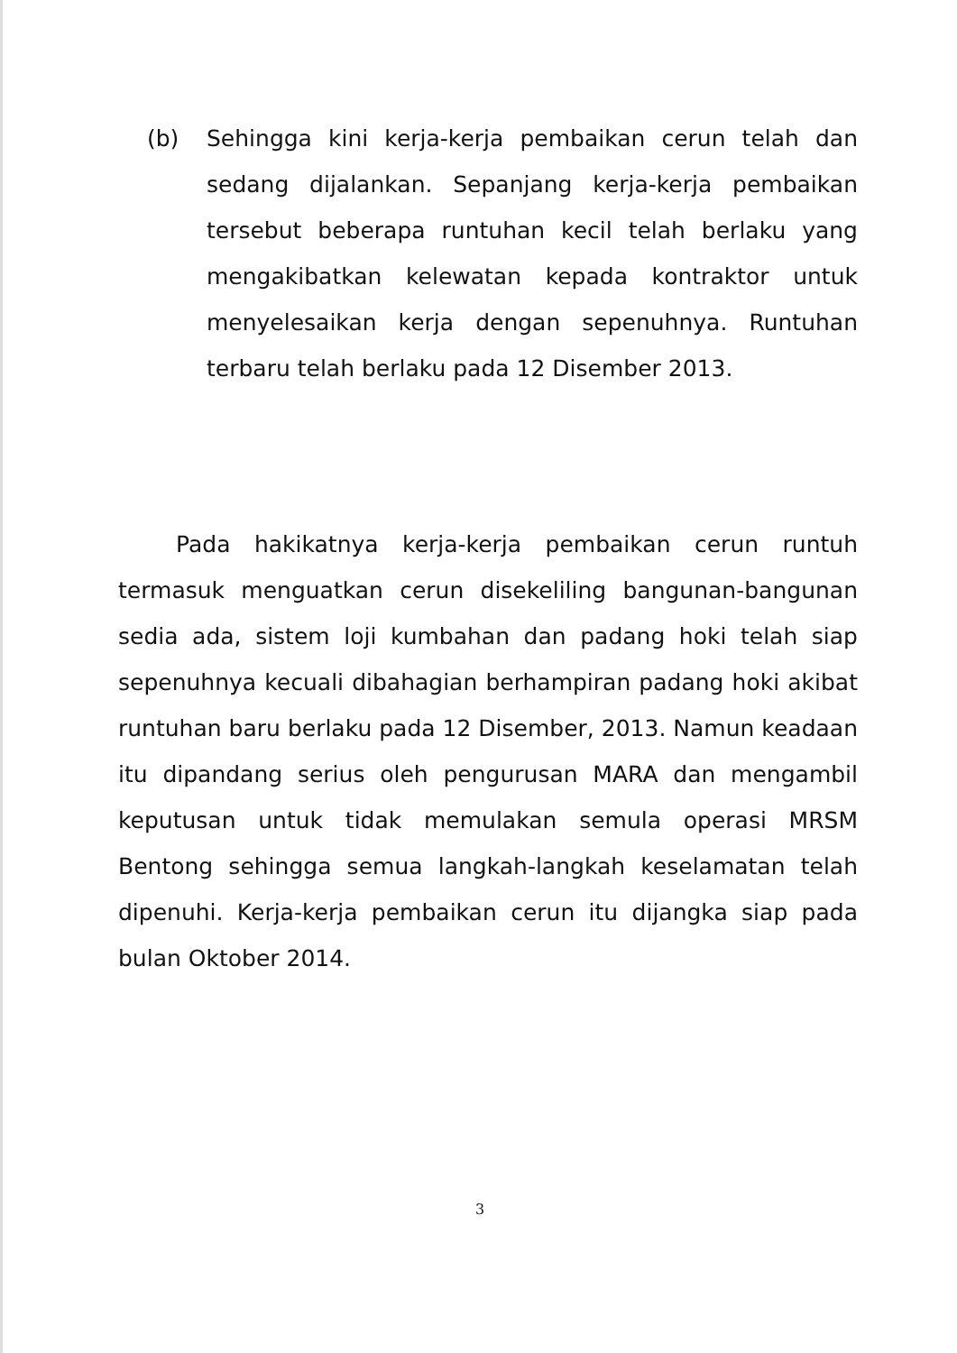(b) Sehingga kini kerja-kerja pembaikan cerun telah dan sedang dijalankan. Sepanjang kerja-kerja pembaikan tersebut beberapa runtuhan kecil telah berlaku yang mengakibatkan kelewatan kepada kontraktor untuk menyelesaikan kerja dengan sepenuhnya. Runtuhan terbaru telah berlaku pada 12 Disember 2013.
Pada hakikatnya kerja-kerja pembaikan cerun runtuh termasuk menguatkan cerun disekeliling bangunan-bangunan sedia ada, sistem loji kumbahan dan padang hoki telah siap sepenuhnya kecuali dibahagian berhampiran padang hoki akibat runtuhan baru berlaku pada 12 Disember, 2013. Namun keadaan itu dipandang serius oleh pengurusan MARA dan mengambil keputusan untuk tidak memulakan semula operasi MRSM Bentong sehingga semua langkah-langkah keselamatan telah dipenuhi. Kerja-kerja pembaikan cerun itu dijangka siap pada bulan Oktober 2014.
3